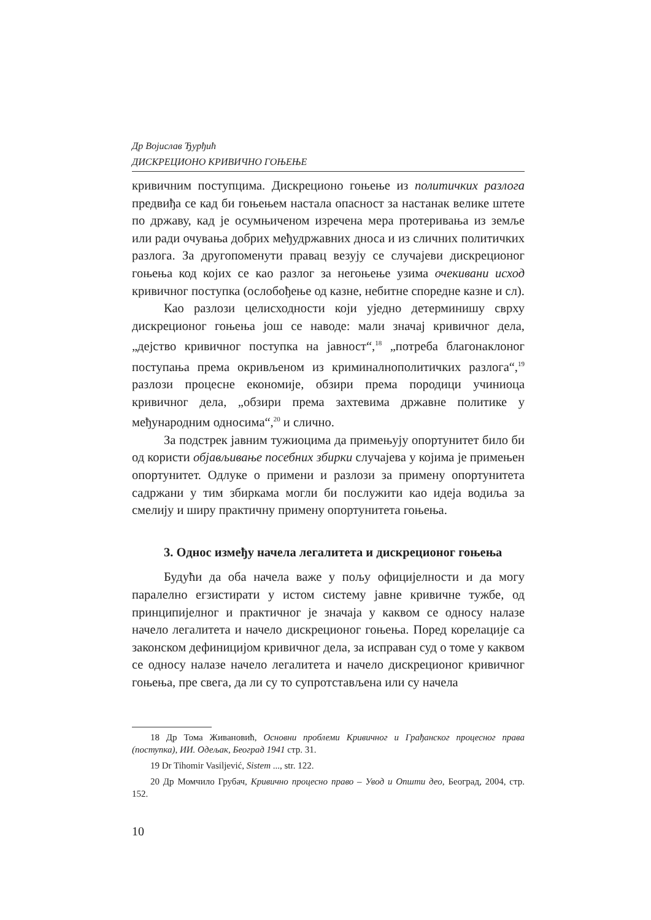Др Војислав Ђурђић
ДИСКРЕЦИОНО КРИВИЧНО ГОЊЕЊЕ
кривичним поступцима. Дискреционо гоњење из политичких разлога предвиђа се кад би гоњењем настала опасност за настанак велике штете по државу, кад је осумњиченом изречена мера протеривања из земље или ради очувања добрих међудржавних дноса и из сличних политичких разлога. За другопоменути правац везују се случајеви дискреционог гоњења код којих се као разлог за негоњење узима очекивани исход кривичног поступка (ослобођење од казне, небитне споредне казне и сл).
Као разлози целисходности који уједно детерминишу сврху дискреционог гоњења још се наводе: мали значај кривичног дела, „дејство кривичног поступка на јавност“,<sup>18</sup> „потреба благонаклоног поступања према окривљеном из криминалнополитичких разлога“,<sup>19</sup> разлози процесне економије, обзири према породици учиниоца кривичног дела, „обзири према захтевима државне политике у међународним односима“,<sup>20</sup> и слично.
За подстрек јавним тужиоцима да примењују опортунитет било би од користи објављивање посебних збирки случајева у којима је примењен опортунитет. Одлуке о примени и разлози за примену опортунитета садржани у тим збиркама могли би послужити као идеја водиља за смелију и ширу практичну примену опортунитета гоњења.
3. Однос између начела легалитета и дискреционог гоњења
Будући да оба начела важе у пољу официјелности и да могу паралелно егзистирати у истом систему јавне кривичне тужбе, од принципијелног и практичног је значаја у каквом се односу налазе начело легалитета и начело дискреционог гоњења. Поред корелације са законском дефиницијом кривичног дела, за исправан суд о томе у каквом се односу налазе начело легалитета и начело дискреционог кривичног гоњења, пре свега, да ли су то супротстављена или су начела
18 Др Тома Живановић, Основни проблеми Кривичног и Грађанског процесног права (поступка), ИИ. Одељак, Београд 1941 стр. 31.
19 Dr Tihomir Vasiljević, Sistem ..., str. 122.
20 Др Момчило Грубач, Кривично процесно право – Увод и Општи део, Београд, 2004, стр. 152.
10